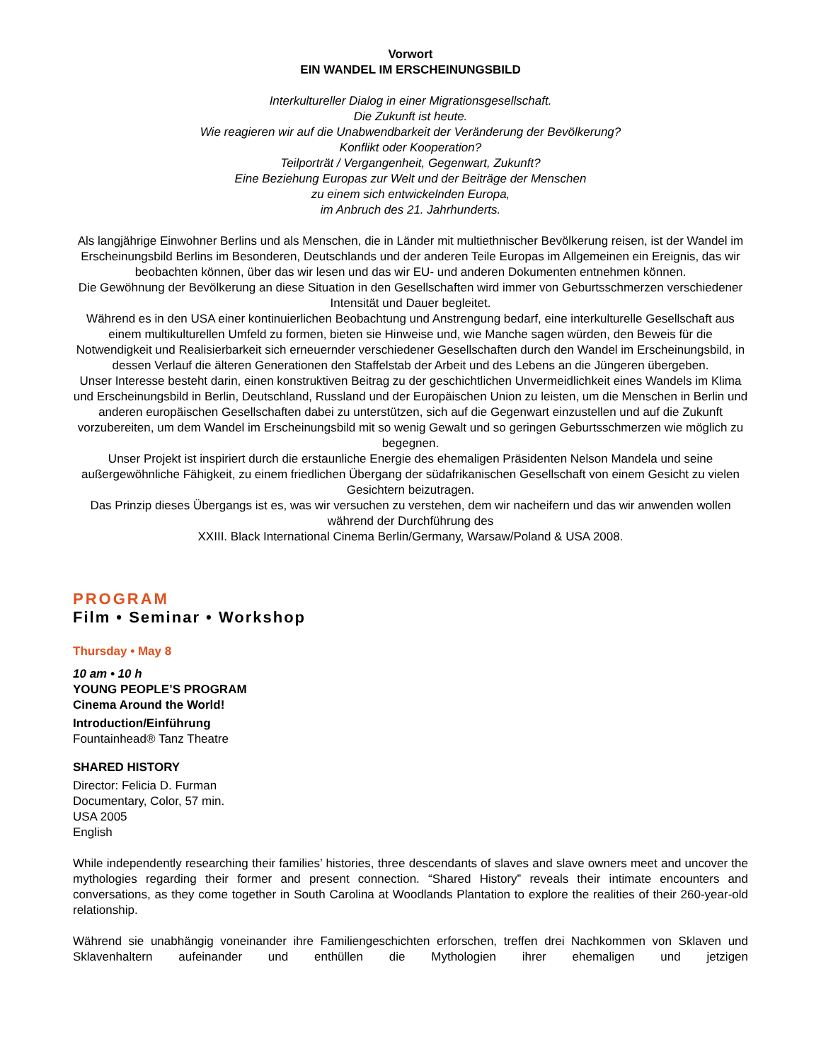Vorwort
EIN WANDEL IM ERSCHEINUNGSBILD
Interkultureller Dialog in einer Migrationsgesellschaft.
Die Zukunft ist heute.
Wie reagieren wir auf die Unabwendbarkeit der Veränderung der Bevölkerung?
Konflikt oder Kooperation?
Teilporträt / Vergangenheit, Gegenwart, Zukunft?
Eine Beziehung Europas zur Welt und der Beiträge der Menschen
zu einem sich entwickelnden Europa,
im Anbruch des 21. Jahrhunderts.
Als langjährige Einwohner Berlins und als Menschen, die in Länder mit multiethnischer Bevölkerung reisen, ist der Wandel im Erscheinungsbild Berlins im Besonderen, Deutschlands und der anderen Teile Europas im Allgemeinen ein Ereignis, das wir beobachten können, über das wir lesen und das wir EU- und anderen Dokumenten entnehmen können.
Die Gewöhnung der Bevölkerung an diese Situation in den Gesellschaften wird immer von Geburtsschmerzen verschiedener Intensität und Dauer begleitet.
Während es in den USA einer kontinuierlichen Beobachtung und Anstrengung bedarf, eine interkulturelle Gesellschaft aus einem multikulturellen Umfeld zu formen, bieten sie Hinweise und, wie Manche sagen würden, den Beweis für die Notwendigkeit und Realisierbarkeit sich erneuernder verschiedener Gesellschaften durch den Wandel im Erscheinungsbild, in dessen Verlauf die älteren Generationen den Staffelstab der Arbeit und des Lebens an die Jüngeren übergeben.
Unser Interesse besteht darin, einen konstruktiven Beitrag zu der geschichtlichen Unvermeidlichkeit eines Wandels im Klima und Erscheinungsbild in Berlin, Deutschland, Russland und der Europäischen Union zu leisten, um die Menschen in Berlin und anderen europäischen Gesellschaften dabei zu unterstützen, sich auf die Gegenwart einzustellen und auf die Zukunft vorzubereiten, um dem Wandel im Erscheinungsbild mit so wenig Gewalt und so geringen Geburtsschmerzen wie möglich zu begegnen.
Unser Projekt ist inspiriert durch die erstaunliche Energie des ehemaligen Präsidenten Nelson Mandela und seine außergewöhnliche Fähigkeit, zu einem friedlichen Übergang der südafrikanischen Gesellschaft von einem Gesicht zu vielen Gesichtern beizutragen.
Das Prinzip dieses Übergangs ist es, was wir versuchen zu verstehen, dem wir nacheifern und das wir anwenden wollen während der Durchführung des
XXIII. Black International Cinema Berlin/Germany, Warsaw/Poland & USA 2008.
PROGRAM
Film • Seminar • Workshop
Thursday • May 8
10 am • 10 h
YOUNG PEOPLE’S PROGRAM
Cinema Around the World!
Introduction/Einführung
Fountainhead® Tanz Theatre
SHARED HISTORY
Director: Felicia D. Furman
Documentary, Color, 57 min.
USA 2005
English
While independently researching their families’ histories, three descendants of slaves and slave owners meet and uncover the mythologies regarding their former and present connection. “Shared History” reveals their intimate encounters and conversations, as they come together in South Carolina at Woodlands Plantation to explore the realities of their 260-year-old relationship.
Während sie unabhängig voneinander ihre Familiengeschichten erforschen, treffen drei Nachkommen von Sklaven und Sklavenhaltern aufeinander und enthüllen die Mythologien ihrer ehemaligen und jetzigen